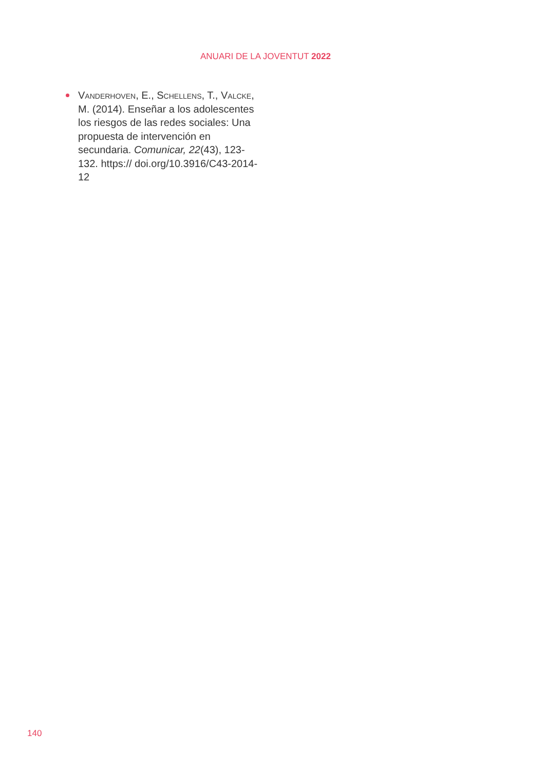ANUARI DE LA JOVENTUT 2022
Vanderhoven, E., Schellens, T., Valcke, M. (2014). Enseñar a los adolescentes los riesgos de las redes sociales: Una propuesta de intervención en secundaria. Comunicar, 22(43), 123-132. https:// doi.org/10.3916/C43-2014-12
140